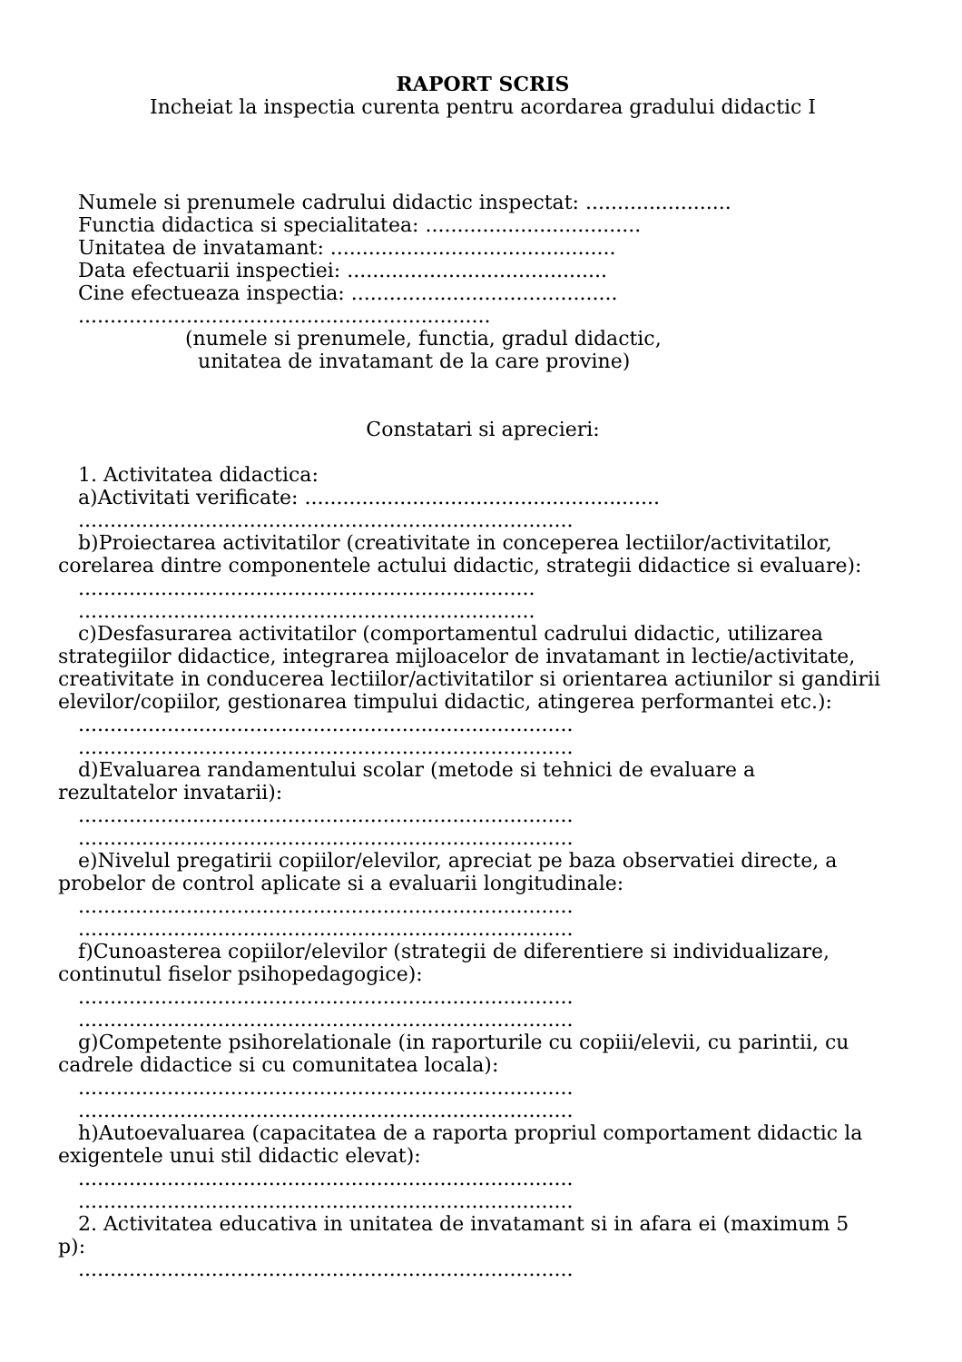RAPORT SCRIS
Incheiat la inspectia curenta pentru acordarea gradului didactic I
Numele si prenumele cadrului didactic inspectat: .......................
Functia didactica si specialitatea: ..................................
Unitatea de invatamant: .............................................
Data efectuarii inspectiei: .........................................
Cine efectueaza inspectia: ..........................................
.................................................................
(numele si prenumele, functia, gradul didactic,
unitatea de invatamant de la care provine)
Constatari si aprecieri:
1. Activitatea didactica:
a)Activitati verificate: ........................................................
..............................................................................
b)Proiectarea activitatilor (creativitate in conceperea lectiilor/activitatilor,
corelarea dintre componentele actului didactic, strategii didactice si evaluare):
........................................................................
........................................................................
c)Desfasurarea activitatilor (comportamentul cadrului didactic, utilizarea
strategiilor didactice, integrarea mijloacelor de invatamant in lectie/activitate, creativitate in conducerea lectiilor/activitatilor si orientarea actiunilor si gandirii elevilor/copiilor, gestionarea timpului didactic, atingerea performantei etc.):
..............................................................................
..............................................................................
d)Evaluarea randamentului scolar (metode si tehnici de evaluare a
rezultatelor invatarii):
..............................................................................
..............................................................................
e)Nivelul pregatirii copiilor/elevilor, apreciat pe baza observatiei directe, a
probelor de control aplicate si a evaluarii longitudinale:
..............................................................................
..............................................................................
f)Cunoasterea copiilor/elevilor (strategii de diferentiere si individualizare,
continutul fiselor psihopedagogice):
..............................................................................
..............................................................................
g)Competente psihorelationale (in raporturile cu copiii/elevii, cu parintii, cu
cadrele didactice si cu comunitatea locala):
..............................................................................
..............................................................................
h)Autoevaluarea (capacitatea de a raporta propriul comportament didactic la
exigentele unui stil didactic elevat):
..............................................................................
..............................................................................
2. Activitatea educativa in unitatea de invatamant si in afara ei (maximum 5
p):
..............................................................................